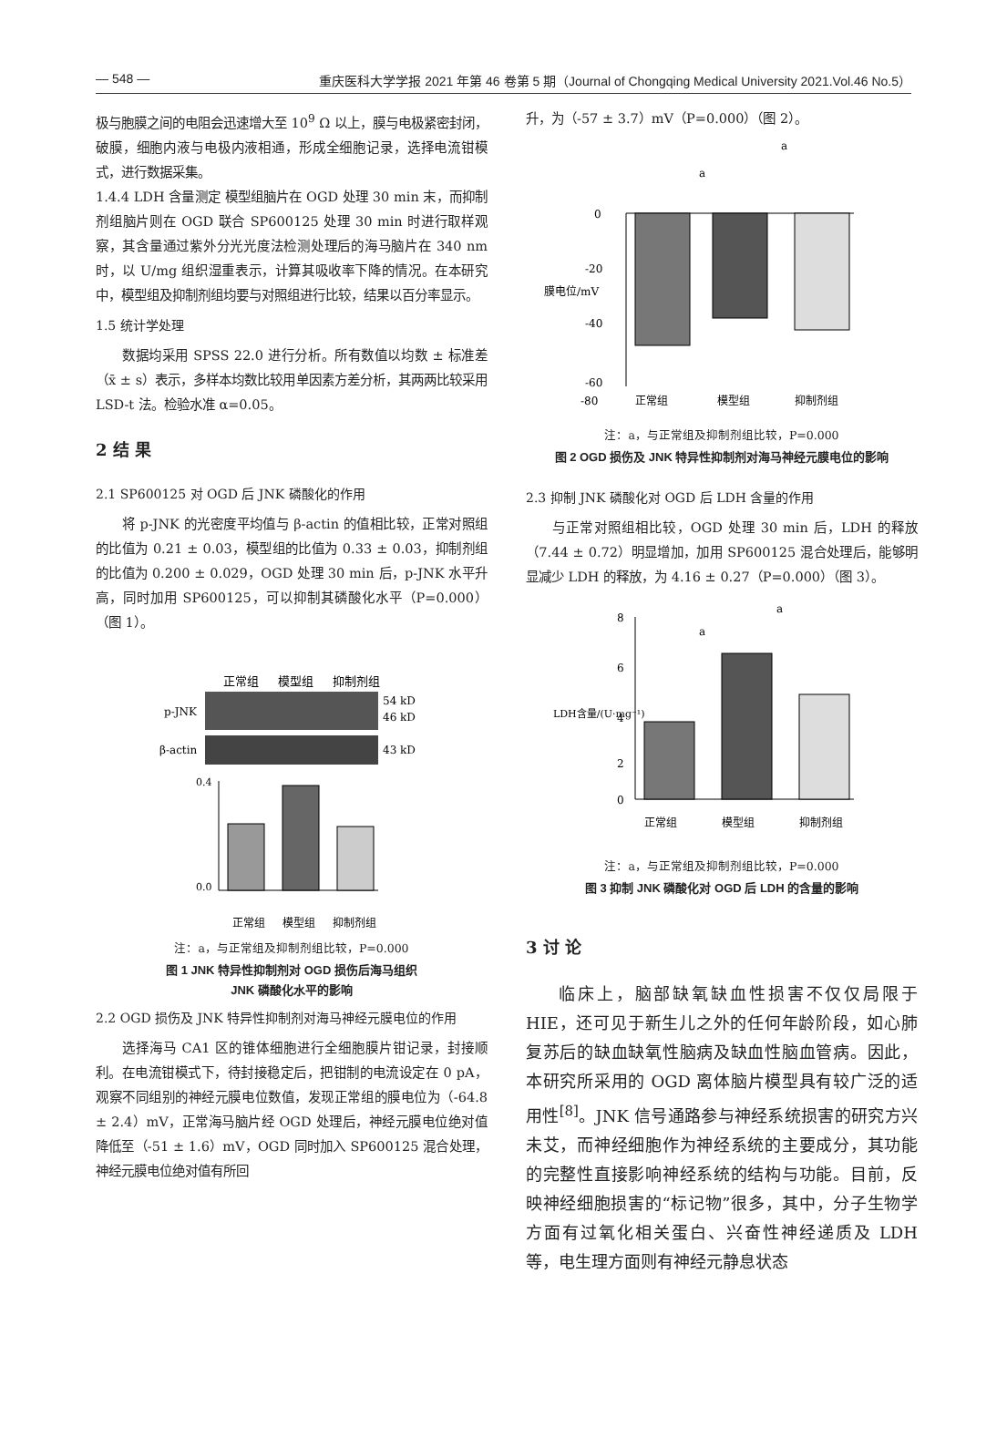— 548 — 重庆医科大学学报 2021 年第 46 卷第 5 期（Journal of Chongqing Medical University 2021.Vol.46 No.5）
极与胞膜之间的电阻会迅速增大至 10<sup>9</sup> Ω 以上，膜与电极紧密封闭，破膜，细胞内液与电极内液相通，形成全细胞记录，选择电流钳模式，进行数据采集。
1.4.4 LDH 含量测定 模型组脑片在 OGD 处理 30 min 末，而抑制剂组脑片则在 OGD 联合 SP600125 处理 30 min 时进行取样观察，其含量通过紫外分光光度法检测处理后的海马脑片在 340 nm 时，以 U/mg 组织湿重表示，计算其吸收率下降的情况。在本研究中，模型组及抑制剂组均要与对照组进行比较，结果以百分率显示。
1.5 统计学处理
数据均采用 SPSS 22.0 进行分析。所有数值以均数 ± 标准差（x̄ ± s）表示，多样本均数比较用单因素方差分析，其两两比较采用 LSD-t 法。检验水准 α=0.05。
2 结 果
2.1 SP600125 对 OGD 后 JNK 磷酸化的作用
将 p-JNK 的光密度平均值与 β-actin 的值相比较，正常对照组的比值为 0.21 ± 0.03，模型组的比值为 0.33 ± 0.03，抑制剂组的比值为 0.200 ± 0.029，OGD 处理 30 min 后，p-JNK 水平升高，同时加用 SP600125，可以抑制其磷酸化水平（P=0.000）（图 1）。
正常组
模型组
抑制剂组
p-JNK
β-actin
54 kD
46 kD
43 kD
0.4
0.0
正常组
模型组
抑制剂组
注：a，与正常组及抑制剂组比较，P=0.000
图 1 JNK 特异性抑制剂对 OGD 损伤后海马组织
JNK 磷酸化水平的影响
2.2 OGD 损伤及 JNK 特异性抑制剂对海马神经元膜电位的作用
选择海马 CA1 区的锥体细胞进行全细胞膜片钳记录，封接顺利。在电流钳模式下，待封接稳定后，把钳制的电流设定在 0 pA，观察不同组别的神经元膜电位数值，发现正常组的膜电位为（-64.8 ± 2.4）mV，正常海马脑片经 OGD 处理后，神经元膜电位绝对值降低至（-51 ± 1.6）mV，OGD 同时加入 SP600125 混合处理，神经元膜电位绝对值有所回
升，为（-57 ± 3.7）mV（P=0.000）（图 2）。
0
-20
-40
-60
-80
a
a
正常组
模型组
抑制剂组
膜电位/mV
注：a，与正常组及抑制剂组比较，P=0.000
图 2 OGD 损伤及 JNK 特异性抑制剂对海马神经元膜电位的影响
2.3 抑制 JNK 磷酸化对 OGD 后 LDH 含量的作用
与正常对照组相比较，OGD 处理 30 min 后，LDH 的释放（7.44 ± 0.72）明显增加，加用 SP600125 混合处理后，能够明显减少 LDH 的释放，为 4.16 ± 0.27（P=0.000）（图 3）。
8
6
4
2
0
a
a
正常组
模型组
抑制剂组
LDH含量/(U·mg⁻¹)
注：a，与正常组及抑制剂组比较，P=0.000
图 3 抑制 JNK 磷酸化对 OGD 后 LDH 的含量的影响
3 讨 论
临床上，脑部缺氧缺血性损害不仅仅局限于 HIE，还可见于新生儿之外的任何年龄阶段，如心肺复苏后的缺血缺氧性脑病及缺血性脑血管病。因此，本研究所采用的 OGD 离体脑片模型具有较广泛的适用性<sup>[8]</sup>。JNK 信号通路参与神经系统损害的研究方兴未艾，而神经细胞作为神经系统的主要成分，其功能的完整性直接影响神经系统的结构与功能。目前，反映神经细胞损害的“标记物”很多，其中，分子生物学方面有过氧化相关蛋白、兴奋性神经递质及 LDH 等，电生理方面则有神经元静息状态